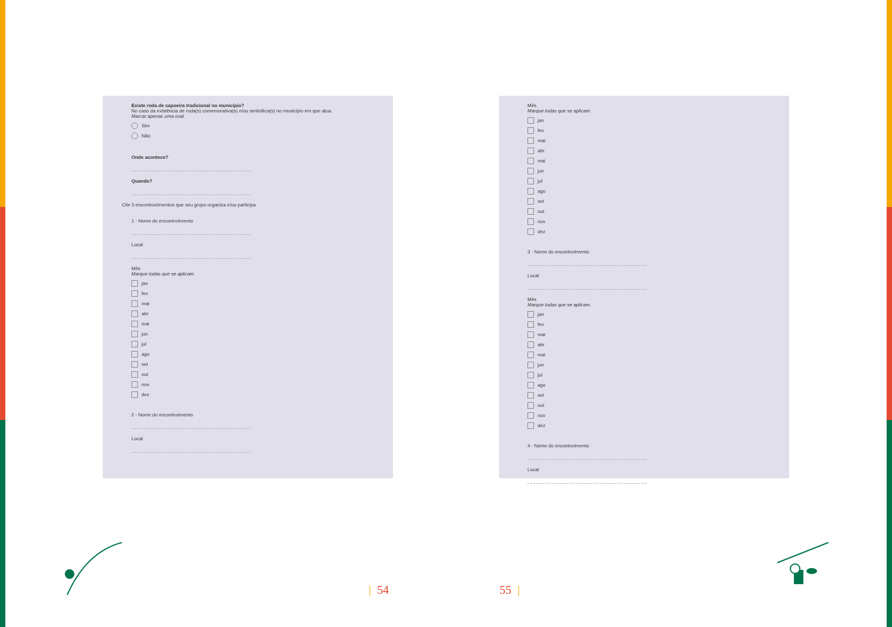Existe roda de capoeira tradicional no município?
No caso da existência de roda(s) comemorativa(s) e/ou simbólica(s) no município em que atua.
Marcar apenas uma oval.
Sim
Não
Onde acontece?
Quando?
Cite 5 encontros/eventos que seu grupo organiza e/ou participa.
1 - Nome do encontro/evento
Local
Mês
Marque todas que se aplicam.
jan
fev
mar
abr
mai
jun
jul
ago
set
out
nov
dez
2 - Nome do encontro/evento
Local
Mês
Marque todas que se aplicam.
jan
fev
mar
abr
mai
jun
jul
ago
set
out
nov
dez
3 - Nome do encontro/evento
Local
Mês
Marque todas que se aplicam.
jan
fev
mar
abr
mai
jun
jul
ago
set
out
nov
dez
4 - Nome do encontro/evento
Local
| 54 55 |